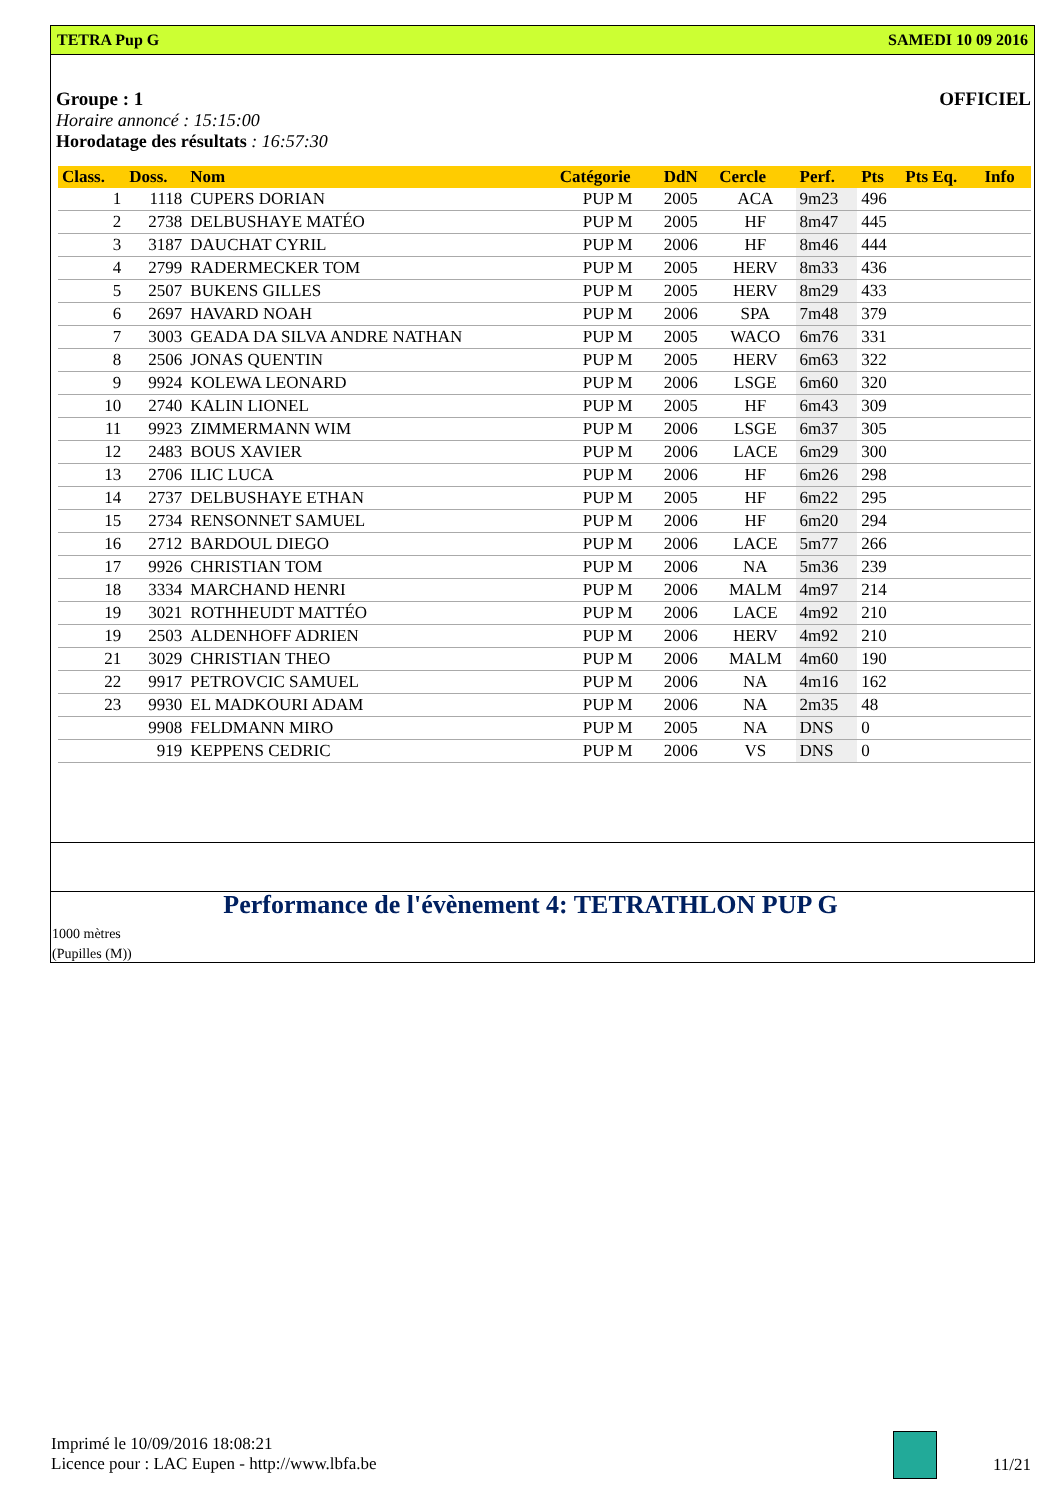TETRA Pup G SAMEDI 10 09 2016
Groupe : 1 OFFICIEL
Horaire annoncé : 15:15:00
Horodatage des résultats : 16:57:30
| Class. | Doss. | Nom | Catégorie | DdN | Cercle | Perf. | Pts | Pts Eq. | Info |
| --- | --- | --- | --- | --- | --- | --- | --- | --- | --- |
| 1 | 1118 | CUPERS DORIAN | PUP M | 2005 | ACA | 9m23 | 496 | | |
| 2 | 2738 | DELBUSHAYE MATÉO | PUP M | 2005 | HF | 8m47 | 445 | | |
| 3 | 3187 | DAUCHAT CYRIL | PUP M | 2006 | HF | 8m46 | 444 | | |
| 4 | 2799 | RADERMECKER TOM | PUP M | 2005 | HERV | 8m33 | 436 | | |
| 5 | 2507 | BUKENS GILLES | PUP M | 2005 | HERV | 8m29 | 433 | | |
| 6 | 2697 | HAVARD NOAH | PUP M | 2006 | SPA | 7m48 | 379 | | |
| 7 | 3003 | GEADA DA SILVA ANDRE NATHAN | PUP M | 2005 | WACO | 6m76 | 331 | | |
| 8 | 2506 | JONAS QUENTIN | PUP M | 2005 | HERV | 6m63 | 322 | | |
| 9 | 9924 | KOLEWA LEONARD | PUP M | 2006 | LSGE | 6m60 | 320 | | |
| 10 | 2740 | KALIN LIONEL | PUP M | 2005 | HF | 6m43 | 309 | | |
| 11 | 9923 | ZIMMERMANN WIM | PUP M | 2006 | LSGE | 6m37 | 305 | | |
| 12 | 2483 | BOUS XAVIER | PUP M | 2006 | LACE | 6m29 | 300 | | |
| 13 | 2706 | ILIC LUCA | PUP M | 2006 | HF | 6m26 | 298 | | |
| 14 | 2737 | DELBUSHAYE ETHAN | PUP M | 2005 | HF | 6m22 | 295 | | |
| 15 | 2734 | RENSONNET SAMUEL | PUP M | 2006 | HF | 6m20 | 294 | | |
| 16 | 2712 | BARDOUL DIEGO | PUP M | 2006 | LACE | 5m77 | 266 | | |
| 17 | 9926 | CHRISTIAN TOM | PUP M | 2006 | NA | 5m36 | 239 | | |
| 18 | 3334 | MARCHAND HENRI | PUP M | 2006 | MALM | 4m97 | 214 | | |
| 19 | 3021 | ROTHHEUDT MATTÉO | PUP M | 2006 | LACE | 4m92 | 210 | | |
| 19 | 2503 | ALDENHOFF ADRIEN | PUP M | 2006 | HERV | 4m92 | 210 | | |
| 21 | 3029 | CHRISTIAN THEO | PUP M | 2006 | MALM | 4m60 | 190 | | |
| 22 | 9917 | PETROVCIC SAMUEL | PUP M | 2006 | NA | 4m16 | 162 | | |
| 23 | 9930 | EL MADKOURI ADAM | PUP M | 2006 | NA | 2m35 | 48 | | |
| | 9908 | FELDMANN MIRO | PUP M | 2005 | NA | DNS | 0 | | |
| | 919 | KEPPENS CEDRIC | PUP M | 2006 | VS | DNS | 0 | | |
Performance de l'évènement 4: TETRATHLON PUP G
1000 mètres
(Pupilles (M))
Imprimé le 10/09/2016 18:08:21
Licence pour : LAC Eupen - http://www.lbfa.be
11/21